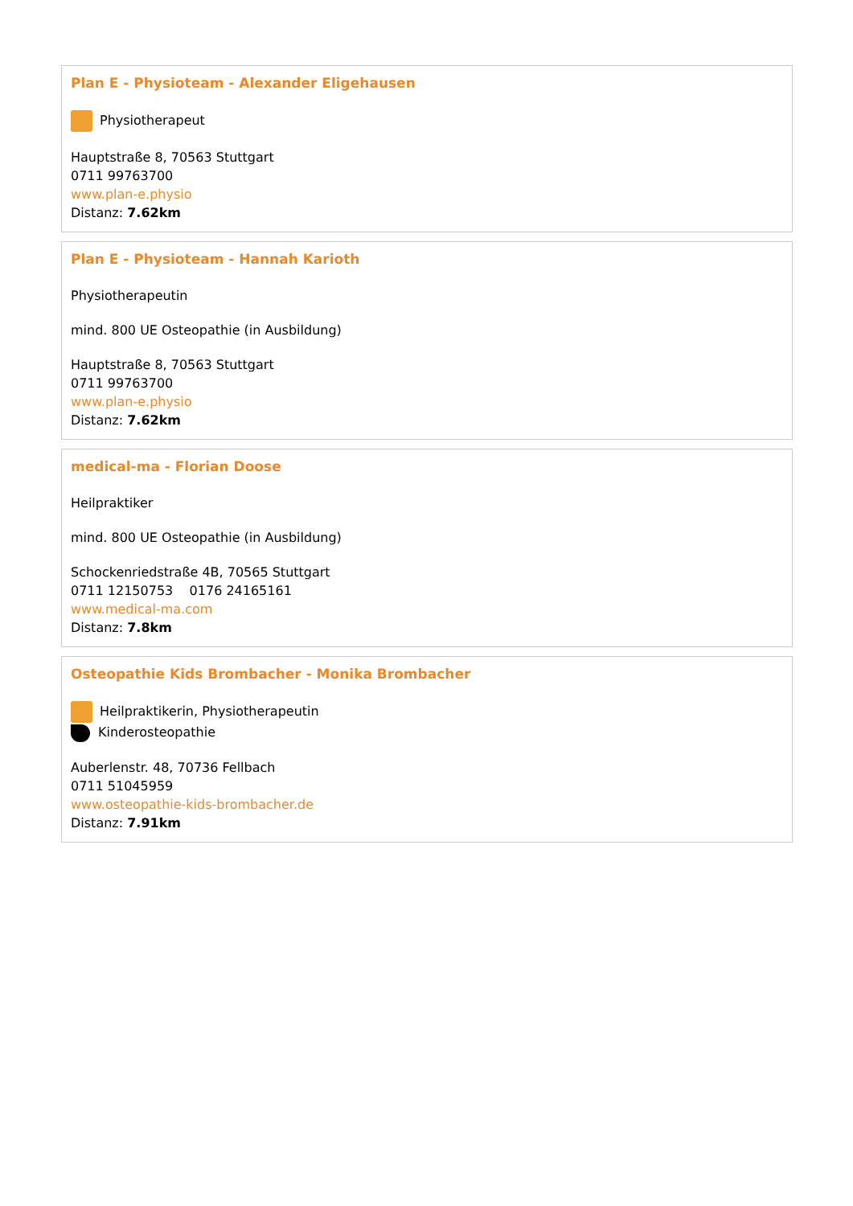Plan E - Physioteam - Alexander Eligehausen
Physiotherapeut
Hauptstraße 8, 70563 Stuttgart
0711 99763700
www.plan-e.physio
Distanz: 7.62km
Plan E - Physioteam - Hannah Karioth
Physiotherapeutin
mind. 800 UE Osteopathie (in Ausbildung)
Hauptstraße 8, 70563 Stuttgart
0711 99763700
www.plan-e.physio
Distanz: 7.62km
medical-ma - Florian Doose
Heilpraktiker
mind. 800 UE Osteopathie (in Ausbildung)
Schockenriedstraße 4B, 70565 Stuttgart
0711 12150753 0176 24165161
www.medical-ma.com
Distanz: 7.8km
Osteopathie Kids Brombacher - Monika Brombacher
Heilpraktikerin, Physiotherapeutin
Kinderosteopathie
Auberlenstr. 48, 70736 Fellbach
0711 51045959
www.osteopathie-kids-brombacher.de
Distanz: 7.91km